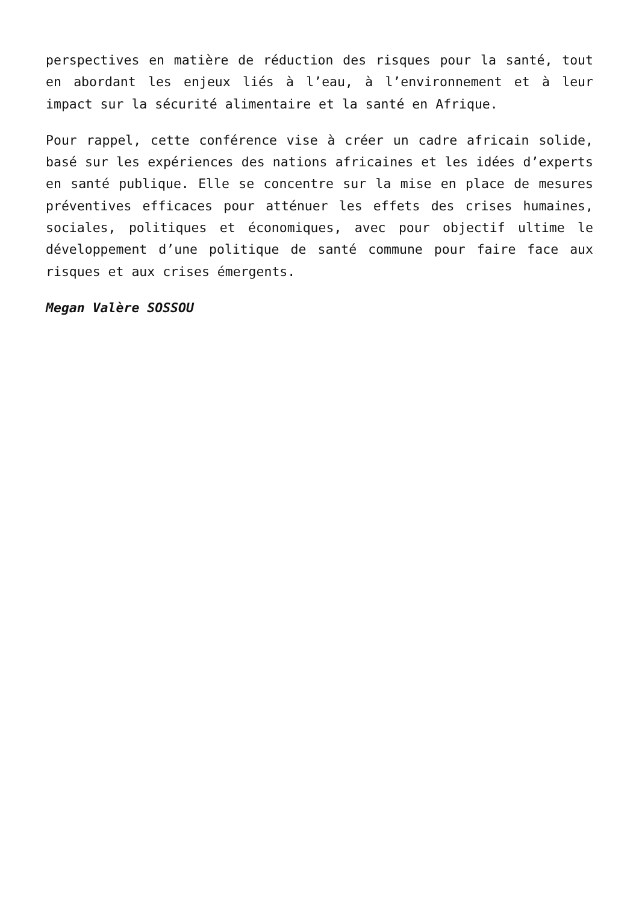perspectives en matière de réduction des risques pour la santé, tout en abordant les enjeux liés à l’eau, à l’environnement et à leur impact sur la sécurité alimentaire et la santé en Afrique.
Pour rappel, cette conférence vise à créer un cadre africain solide, basé sur les expériences des nations africaines et les idées d’experts en santé publique. Elle se concentre sur la mise en place de mesures préventives efficaces pour atténuer les effets des crises humaines, sociales, politiques et économiques, avec pour objectif ultime le développement d’une politique de santé commune pour faire face aux risques et aux crises émergents.
Megan Valère SOSSOU